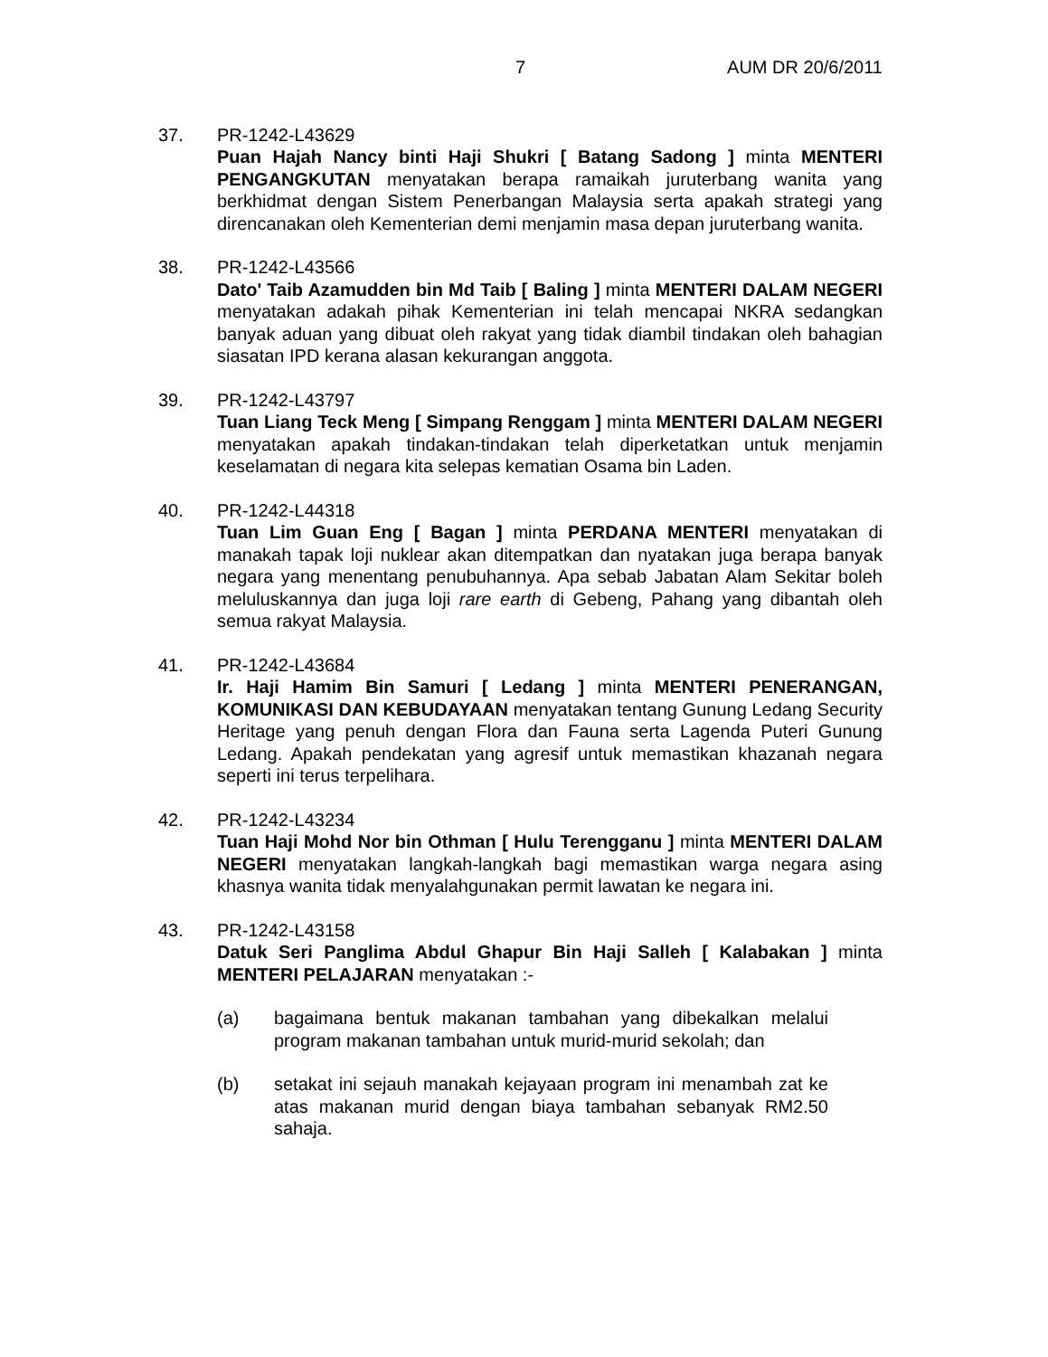7 AUM DR 20/6/2011
37. PR-1242-L43629
Puan Hajah Nancy binti Haji Shukri [ Batang Sadong ] minta MENTERI PENGANGKUTAN menyatakan berapa ramaikah juruterbang wanita yang berkhidmat dengan Sistem Penerbangan Malaysia serta apakah strategi yang direncanakan oleh Kementerian demi menjamin masa depan juruterbang wanita.
38. PR-1242-L43566
Dato' Taib Azamudden bin Md Taib [ Baling ] minta MENTERI DALAM NEGERI menyatakan adakah pihak Kementerian ini telah mencapai NKRA sedangkan banyak aduan yang dibuat oleh rakyat yang tidak diambil tindakan oleh bahagian siasatan IPD kerana alasan kekurangan anggota.
39. PR-1242-L43797
Tuan Liang Teck Meng [ Simpang Renggam ] minta MENTERI DALAM NEGERI menyatakan apakah tindakan-tindakan telah diperketatkan untuk menjamin keselamatan di negara kita selepas kematian Osama bin Laden.
40. PR-1242-L44318
Tuan Lim Guan Eng [ Bagan ] minta PERDANA MENTERI menyatakan di manakah tapak loji nuklear akan ditempatkan dan nyatakan juga berapa banyak negara yang menentang penubuhannya. Apa sebab Jabatan Alam Sekitar boleh meluluskannya dan juga loji rare earth di Gebeng, Pahang yang dibantah oleh semua rakyat Malaysia.
41. PR-1242-L43684
Ir. Haji Hamim Bin Samuri [ Ledang ] minta MENTERI PENERANGAN, KOMUNIKASI DAN KEBUDAYAAN menyatakan tentang Gunung Ledang Security Heritage yang penuh dengan Flora dan Fauna serta Lagenda Puteri Gunung Ledang. Apakah pendekatan yang agresif untuk memastikan khazanah negara seperti ini terus terpelihara.
42. PR-1242-L43234
Tuan Haji Mohd Nor bin Othman [ Hulu Terengganu ] minta MENTERI DALAM NEGERI menyatakan langkah-langkah bagi memastikan warga negara asing khasnya wanita tidak menyalahgunakan permit lawatan ke negara ini.
43. PR-1242-L43158
Datuk Seri Panglima Abdul Ghapur Bin Haji Salleh [ Kalabakan ] minta MENTERI PELAJARAN menyatakan :-
(a) bagaimana bentuk makanan tambahan yang dibekalkan melalui program makanan tambahan untuk murid-murid sekolah; dan
(b) setakat ini sejauh manakah kejayaan program ini menambah zat ke atas makanan murid dengan biaya tambahan sebanyak RM2.50 sahaja.